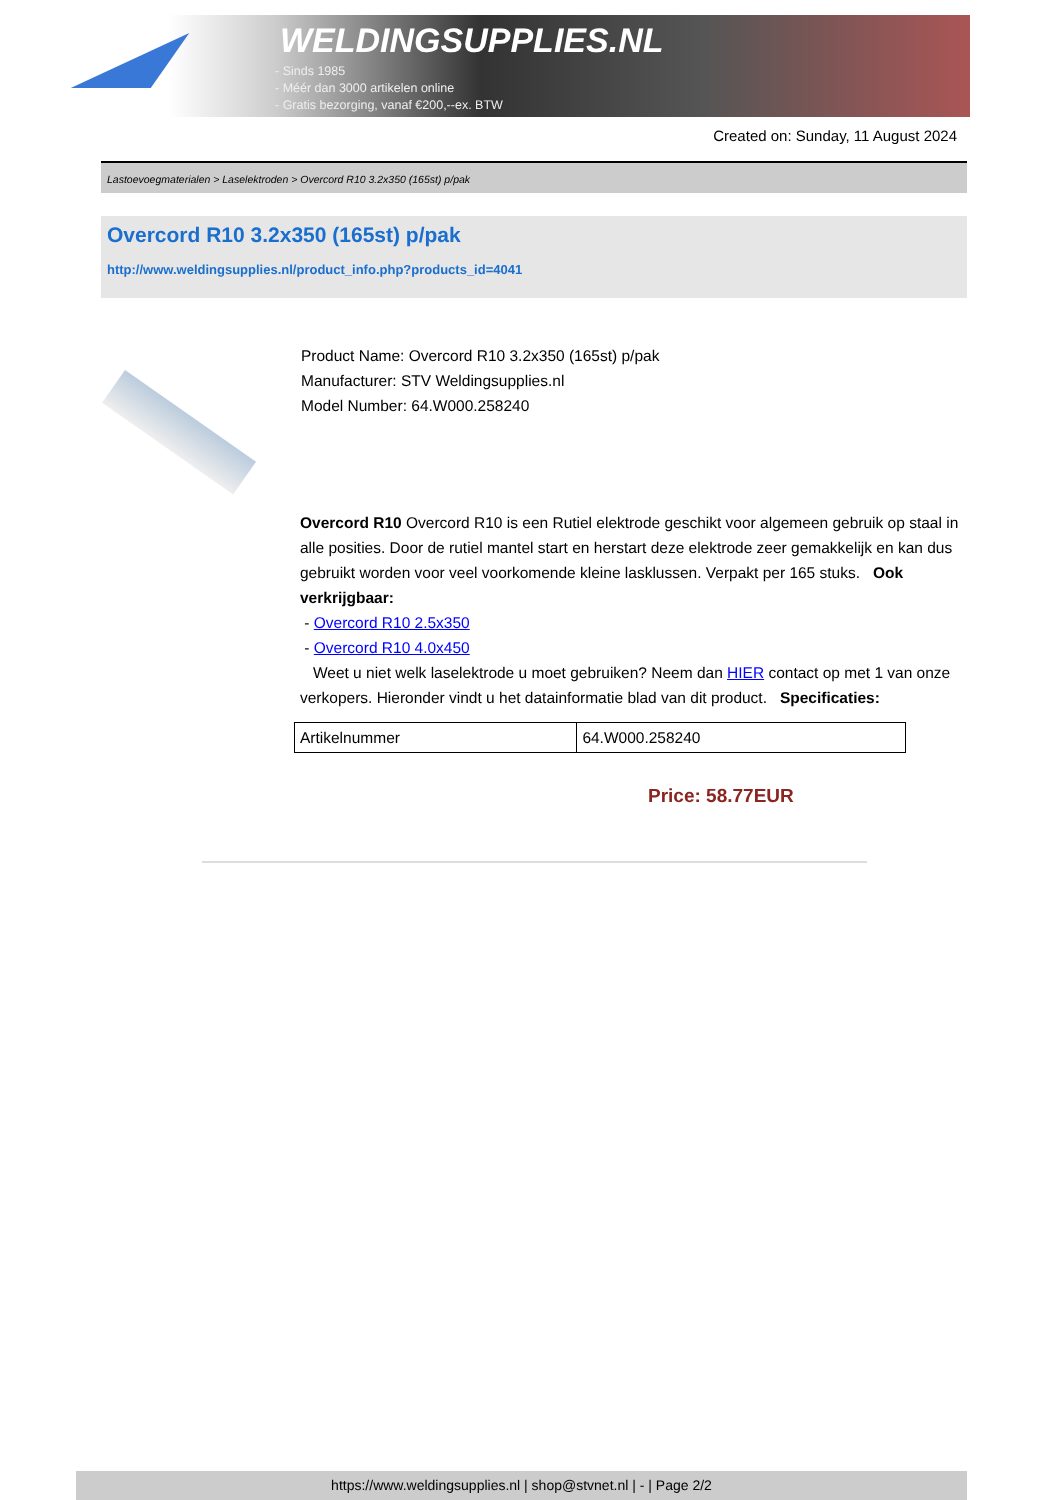WELDINGSUPPLIES.NL
- Sinds 1985
- Méér dan 3000 artikelen online
- Gratis bezorging, vanaf €200,--ex. BTW
Created on: Sunday, 11 August 2024
Lastoevoegmaterialen > Laselektroden > Overcord R10 3.2x350 (165st) p/pak
Overcord R10 3.2x350 (165st) p/pak
http://www.weldingsupplies.nl/product_info.php?products_id=4041
Product Name: Overcord R10 3.2x350 (165st) p/pak
Manufacturer: STV Weldingsupplies.nl
Model Number: 64.W000.258240
Overcord R10 Overcord R10 is een Rutiel elektrode geschikt voor algemeen gebruik op staal in alle posities. Door de rutiel mantel start en herstart deze elektrode zeer gemakkelijk en kan dus gebruikt worden voor veel voorkomende kleine lasklussen. Verpakt per 165 stuks. Ook verkrijgbaar:
- Overcord R10 2.5x350
- Overcord R10 4.0x450
Weet u niet welk laselektrode u moet gebruiken? Neem dan HIER contact op met 1 van onze verkopers. Hieronder vindt u het datainformatie blad van dit product. Specificaties:
| Artikelnummer | 64.W000.258240 |
Price: 58.77EUR
https://www.weldingsupplies.nl | shop@stvnet.nl | - | Page 2/2